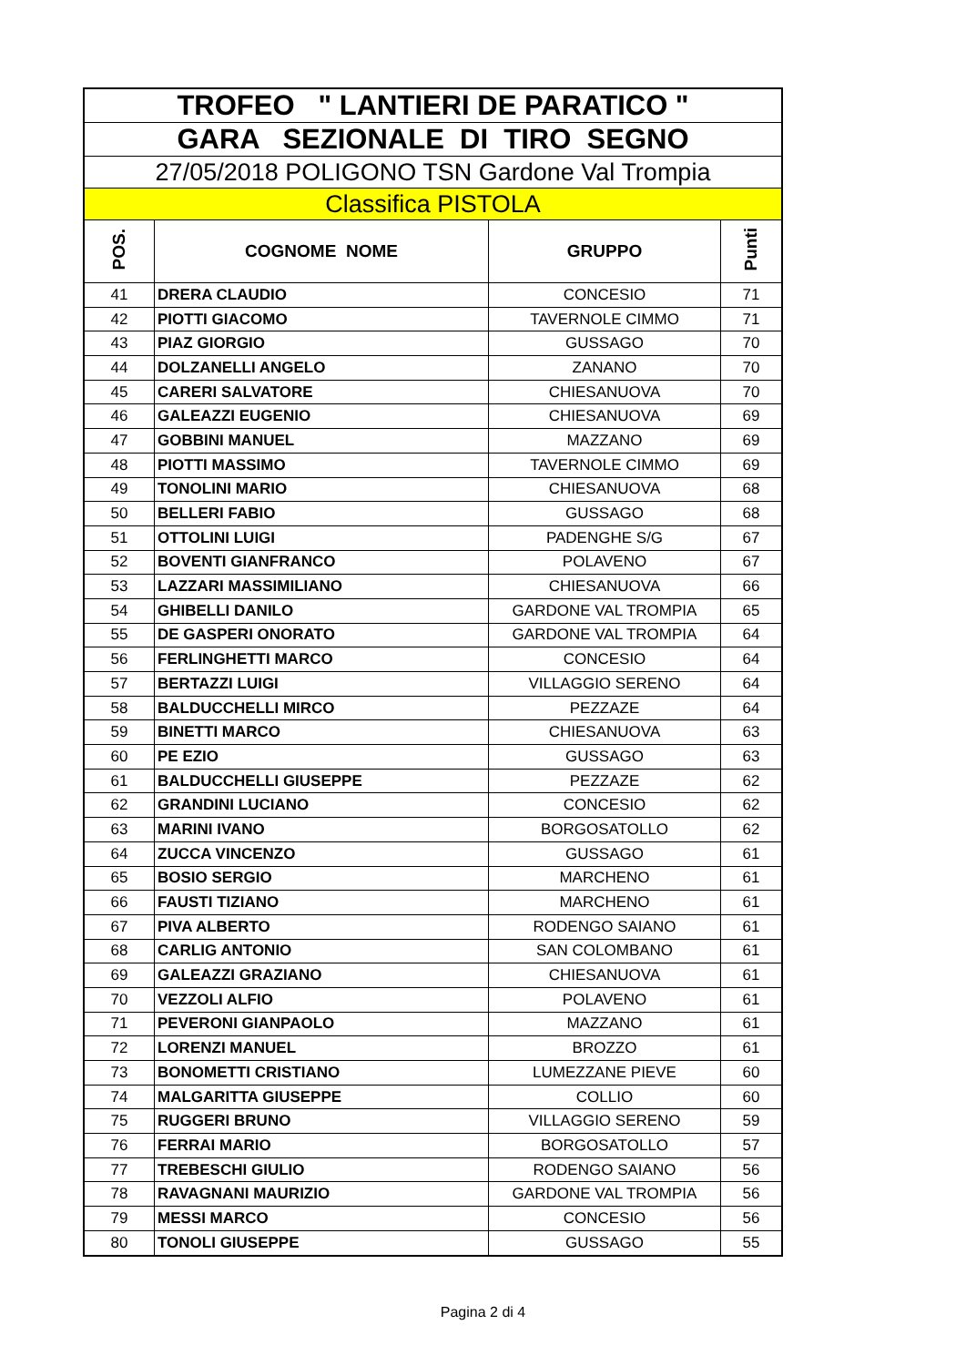| TROFEO " LANTIERI DE PARATICO " | | | |
| GARA SEZIONALE DI TIRO SEGNO | | | |
| 27/05/2018 POLIGONO TSN Gardone Val Trompia | | | |
| Classifica PISTOLA | | | |
| POS. | COGNOME NOME | GRUPPO | Punti |
| 41 | DRERA CLAUDIO | CONCESIO | 71 |
| 42 | PIOTTI GIACOMO | TAVERNOLE CIMMO | 71 |
| 43 | PIAZ GIORGIO | GUSSAGO | 70 |
| 44 | DOLZANELLI ANGELO | ZANANO | 70 |
| 45 | CARERI SALVATORE | CHIESANUOVA | 70 |
| 46 | GALEAZZI EUGENIO | CHIESANUOVA | 69 |
| 47 | GOBBINI MANUEL | MAZZANO | 69 |
| 48 | PIOTTI MASSIMO | TAVERNOLE CIMMO | 69 |
| 49 | TONOLINI MARIO | CHIESANUOVA | 68 |
| 50 | BELLERI FABIO | GUSSAGO | 68 |
| 51 | OTTOLINI LUIGI | PADENGHE S/G | 67 |
| 52 | BOVENTI GIANFRANCO | POLAVENO | 67 |
| 53 | LAZZARI MASSIMILIANO | CHIESANUOVA | 66 |
| 54 | GHIBELLI DANILO | GARDONE VAL TROMPIA | 65 |
| 55 | DE GASPERI ONORATO | GARDONE VAL TROMPIA | 64 |
| 56 | FERLINGHETTI MARCO | CONCESIO | 64 |
| 57 | BERTAZZI LUIGI | VILLAGGIO SERENO | 64 |
| 58 | BALDUCCHELLI MIRCO | PEZZAZE | 64 |
| 59 | BINETTI MARCO | CHIESANUOVA | 63 |
| 60 | PE EZIO | GUSSAGO | 63 |
| 61 | BALDUCCHELLI GIUSEPPE | PEZZAZE | 62 |
| 62 | GRANDINI LUCIANO | CONCESIO | 62 |
| 63 | MARINI IVANO | BORGOSATOLLO | 62 |
| 64 | ZUCCA VINCENZO | GUSSAGO | 61 |
| 65 | BOSIO SERGIO | MARCHENO | 61 |
| 66 | FAUSTI TIZIANO | MARCHENO | 61 |
| 67 | PIVA ALBERTO | RODENGO SAIANO | 61 |
| 68 | CARLIG ANTONIO | SAN COLOMBANO | 61 |
| 69 | GALEAZZI GRAZIANO | CHIESANUOVA | 61 |
| 70 | VEZZOLI ALFIO | POLAVENO | 61 |
| 71 | PEVERONI GIANPAOLO | MAZZANO | 61 |
| 72 | LORENZI MANUEL | BROZZO | 61 |
| 73 | BONOMETTI CRISTIANO | LUMEZZANE PIEVE | 60 |
| 74 | MALGARITTA GIUSEPPE | COLLIO | 60 |
| 75 | RUGGERI BRUNO | VILLAGGIO SERENO | 59 |
| 76 | FERRAI MARIO | BORGOSATOLLO | 57 |
| 77 | TREBESCHI GIULIO | RODENGO SAIANO | 56 |
| 78 | RAVAGNANI MAURIZIO | GARDONE VAL TROMPIA | 56 |
| 79 | MESSI MARCO | CONCESIO | 56 |
| 80 | TONOLI GIUSEPPE | GUSSAGO | 55 |
Pagina 2 di 4